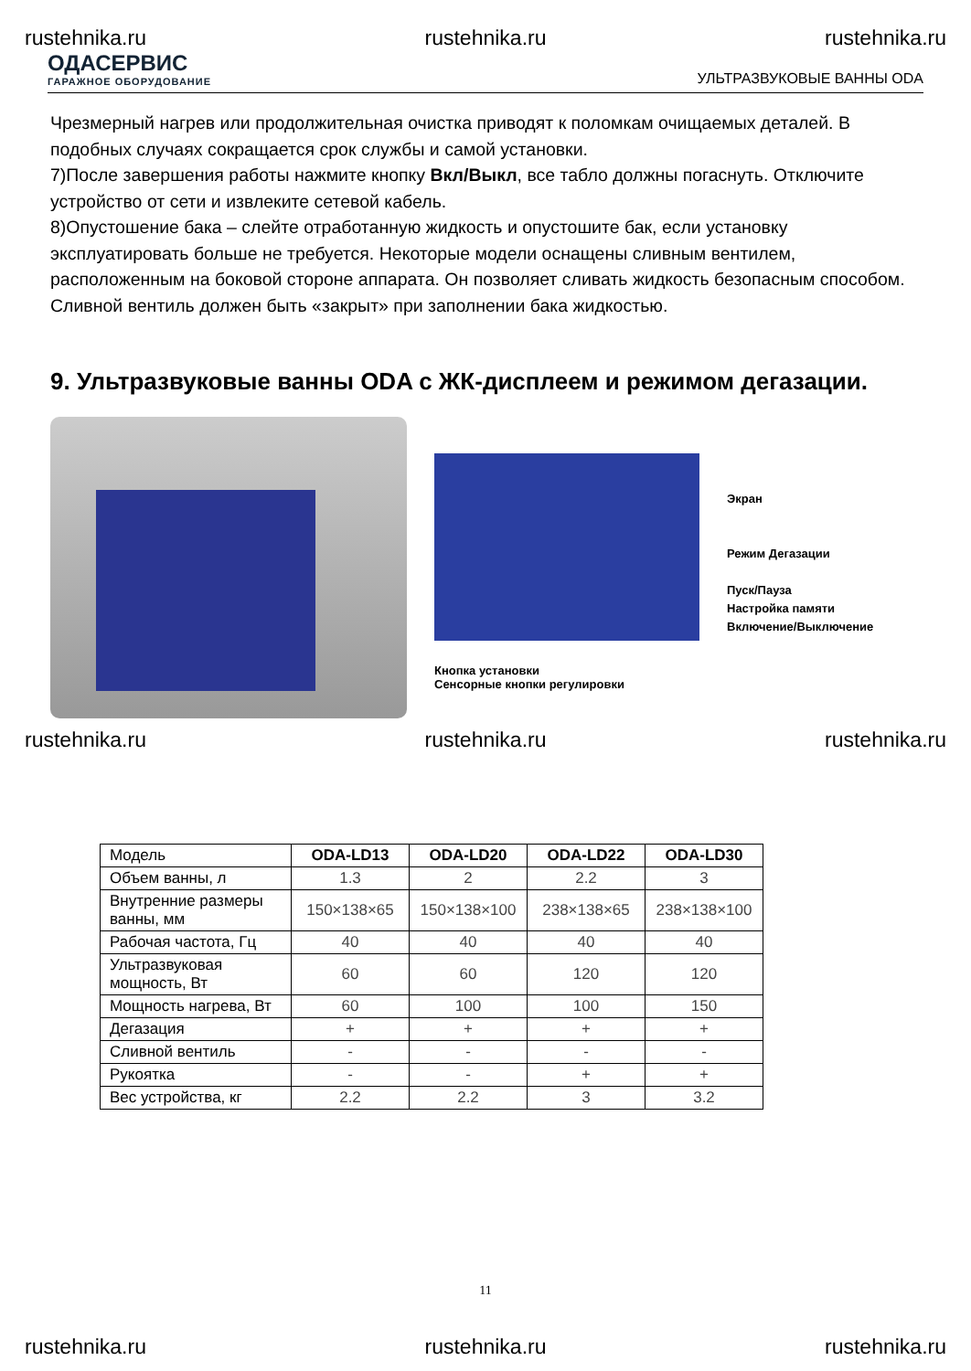rustehnika.ru rustehnika.ru rustehnika.ru
ОДАСЕРВИС
ГАРАЖНОЕ ОБОРУДОВАНИЕ
УЛЬТРАЗВУКОВЫЕ ВАННЫ ODA
Чрезмерный нагрев или продолжительная очистка приводят к поломкам очищаемых деталей. В подобных случаях сокращается срок службы и самой установки.
7)После завершения работы нажмите кнопку Вкл/Выкл, все табло должны погаснуть. Отключите устройство от сети и извлеките сетевой кабель.
8)Опустошение бака – слейте отработанную жидкость и опустошите бак, если установку эксплуатировать больше не требуется. Некоторые модели оснащены сливным вентилем, расположенным на боковой стороне аппарата. Он позволяет сливать жидкость безопасным способом. Сливной вентиль должен быть «закрыт» при заполнении бака жидкостью.
9. Ультразвуковые ванны ODA с ЖК-дисплеем и режимом дегазации.
Кнопка установки
Сенсорные кнопки регулировки
Экран
Режим Дегазации
Пуск/Пауза
Настройка памяти
Включение/Выключение
rustehnika.ru rustehnika.ru rustehnika.ru
| Модель | ODA-LD13 | ODA-LD20 | ODA-LD22 | ODA-LD30 |
| --- | --- | --- | --- | --- |
| Объем ванны, л | 1.3 | 2 | 2.2 | 3 |
| Внутренние размеры ванны, мм | 150×138×65 | 150×138×100 | 238×138×65 | 238×138×100 |
| Рабочая частота, Гц | 40 | 40 | 40 | 40 |
| Ультразвуковая мощность, Вт | 60 | 60 | 120 | 120 |
| Мощность нагрева, Вт | 60 | 100 | 100 | 150 |
| Дегазация | + | + | + | + |
| Сливной вентиль | - | - | - | - |
| Рукоятка | - | - | + | + |
| Вес устройства, кг | 2.2 | 2.2 | 3 | 3.2 |
11
rustehnika.ru rustehnika.ru rustehnika.ru